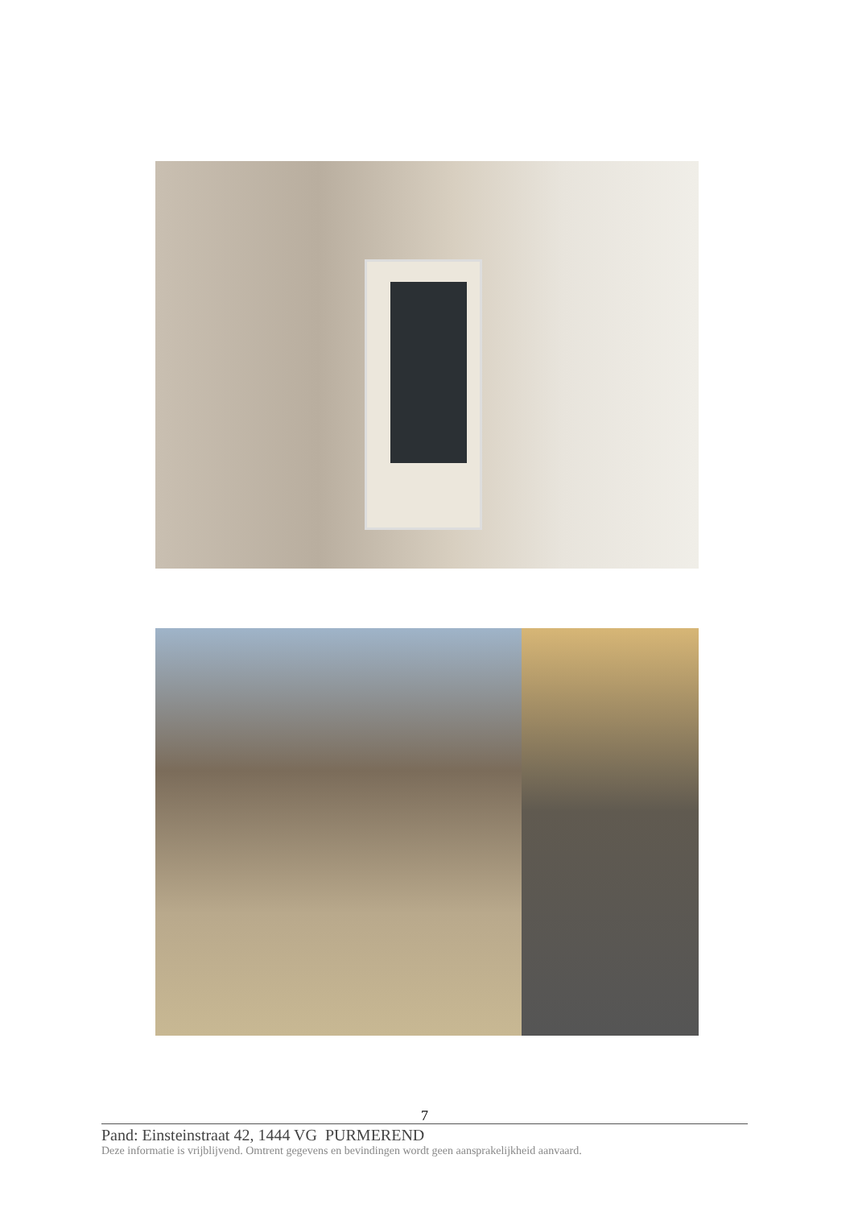7
Pand: Einsteinstraat 42, 1444 VG PURMEREND
Deze informatie is vrijblijvend. Omtrent gegevens en bevindingen wordt geen aansprakelijkheid aanvaard.